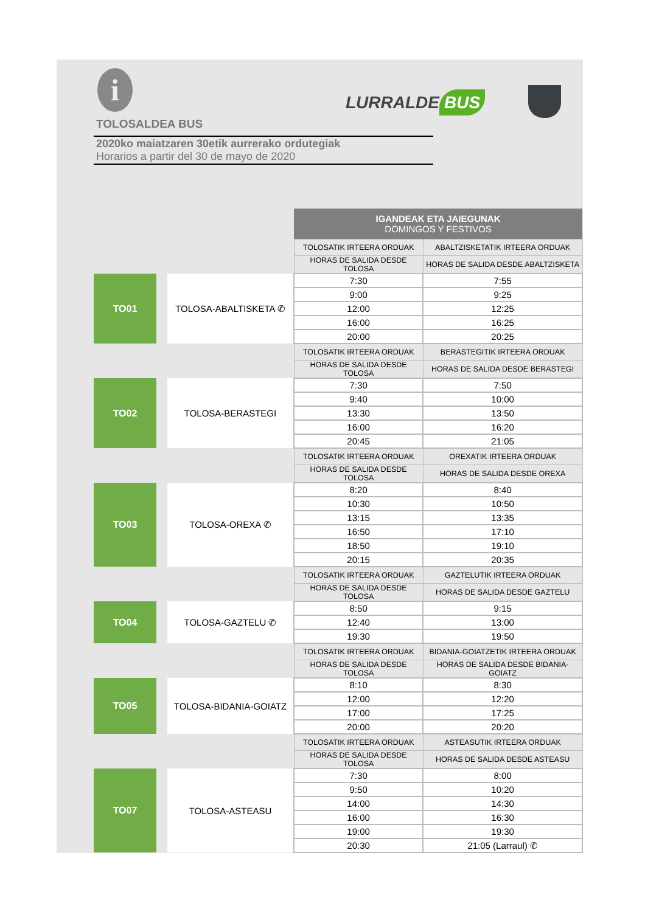i LURRALDE BUS
TOLOSALDEA BUS
2020ko maiatzaren 30etik aurrerako ordutegiak
Horarios a partir del 30 de mayo de 2020
| | | | IGANDEAK ETA JAIEGUNAK DOMINGOS Y FESTIVOS | |
| | | | TOLOSATIK IRTEERA ORDUAK | ABALTZISKETATIK IRTEERA ORDUAK |
| | | | HORAS DE SALIDA DESDE TOLOSA | HORAS DE SALIDA DESDE ABALTZISKETA |
| TO01 | | TOLOSA-ABALTISKETA ✆ | 7:30 | 7:55 |
| | | | 9:00 | 9:25 |
| | | | 12:00 | 12:25 |
| | | | 16:00 | 16:25 |
| | | | 20:00 | 20:25 |
| | | | TOLOSATIK IRTEERA ORDUAK | BERASTEGITIK IRTEERA ORDUAK |
| | | | HORAS DE SALIDA DESDE TOLOSA | HORAS DE SALIDA DESDE BERASTEGI |
| TO02 | | TOLOSA-BERASTEGI | 7:30 | 7:50 |
| | | | 9:40 | 10:00 |
| | | | 13:30 | 13:50 |
| | | | 16:00 | 16:20 |
| | | | 20:45 | 21:05 |
| | | | TOLOSATIK IRTEERA ORDUAK | OREXATIK IRTEERA ORDUAK |
| | | | HORAS DE SALIDA DESDE TOLOSA | HORAS DE SALIDA DESDE OREXA |
| TO03 | | TOLOSA-OREXA ✆ | 8:20 | 8:40 |
| | | | 10:30 | 10:50 |
| | | | 13:15 | 13:35 |
| | | | 16:50 | 17:10 |
| | | | 18:50 | 19:10 |
| | | | 20:15 | 20:35 |
| | | | TOLOSATIK IRTEERA ORDUAK | GAZTELUTIK IRTEERA ORDUAK |
| | | | HORAS DE SALIDA DESDE TOLOSA | HORAS DE SALIDA DESDE GAZTELU |
| TO04 | | TOLOSA-GAZTELU ✆ | 8:50 | 9:15 |
| | | | 12:40 | 13:00 |
| | | | 19:30 | 19:50 |
| | | | TOLOSATIK IRTEERA ORDUAK | BIDANIA-GOIATZETIK IRTEERA ORDUAK |
| | | | HORAS DE SALIDA DESDE TOLOSA | HORAS DE SALIDA DESDE BIDANIA-GOIATZ |
| TO05 | | TOLOSA-BIDANIA-GOIATZ | 8:10 | 8:30 |
| | | | 12:00 | 12:20 |
| | | | 17:00 | 17:25 |
| | | | 20:00 | 20:20 |
| | | | TOLOSATIK IRTEERA ORDUAK | ASTEASUTIK IRTEERA ORDUAK |
| | | | HORAS DE SALIDA DESDE TOLOSA | HORAS DE SALIDA DESDE ASTEASU |
| TO07 | | TOLOSA-ASTEASU | 7:30 | 8:00 |
| | | | 9:50 | 10:20 |
| | | | 14:00 | 14:30 |
| | | | 16:00 | 16:30 |
| | | | 19:00 | 19:30 |
| | | | 20:30 | 21:05 (Larraul) ✆ |